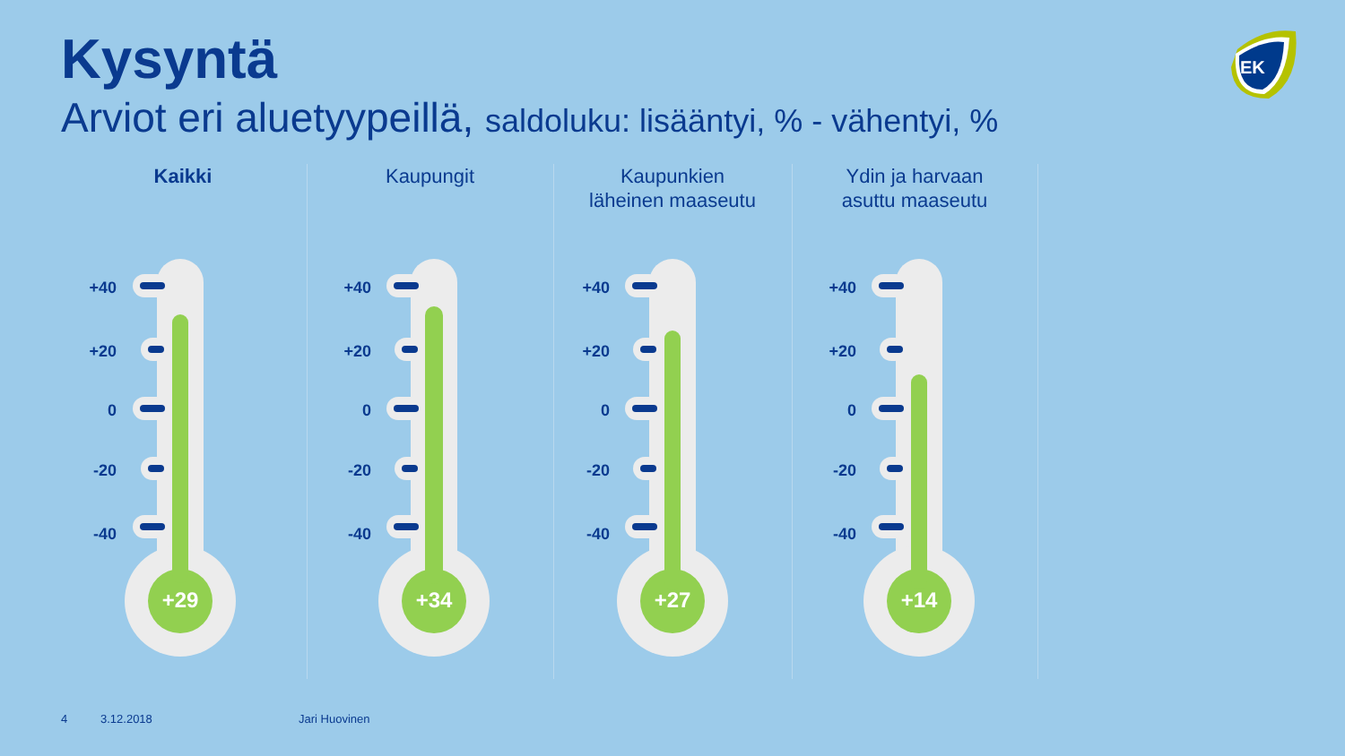Kysyntä
Arviot eri aluetyypeillä, saldoluku: lisääntyi, % - vähentyi, %
EK
Kaikki Kaupungit
Kaupunkien
läheinen maaseutu
Ydin ja harvaan
asuttu maaseutu
+40
+20
0
-20
-40
+40
+20
0
-20
-40
+40
+20
0
-20
-40
+40
+20
0
-20
-40
+29 +34 +27 +14
4 3.12.2018 Jari Huovinen